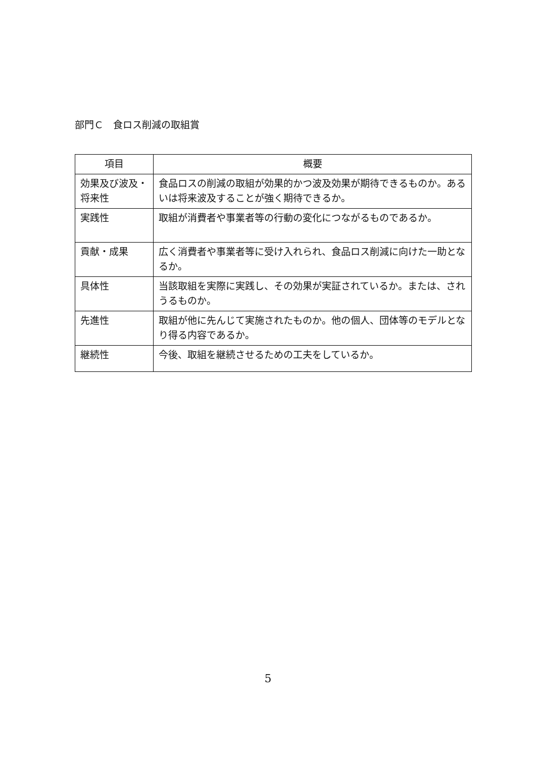部門Ｃ　食ロス削減の取組賞
| 項目 | 概要 |
| --- | --- |
| 効果及び波及・将来性 | 食品ロスの削減の取組が効果的かつ波及効果が期待できるものか。あるいは将来波及することが強く期待できるか。 |
| 実践性 | 取組が消費者や事業者等の行動の変化につながるものであるか。 |
| 貢献・成果 | 広く消費者や事業者等に受け入れられ、食品ロス削減に向けた一助となるか。 |
| 具体性 | 当該取組を実際に実践し、その効果が実証されているか。または、されうるものか。 |
| 先進性 | 取組が他に先んじて実施されたものか。他の個人、団体等のモデルとなり得る内容であるか。 |
| 継続性 | 今後、取組を継続させるための工夫をしているか。 |
5